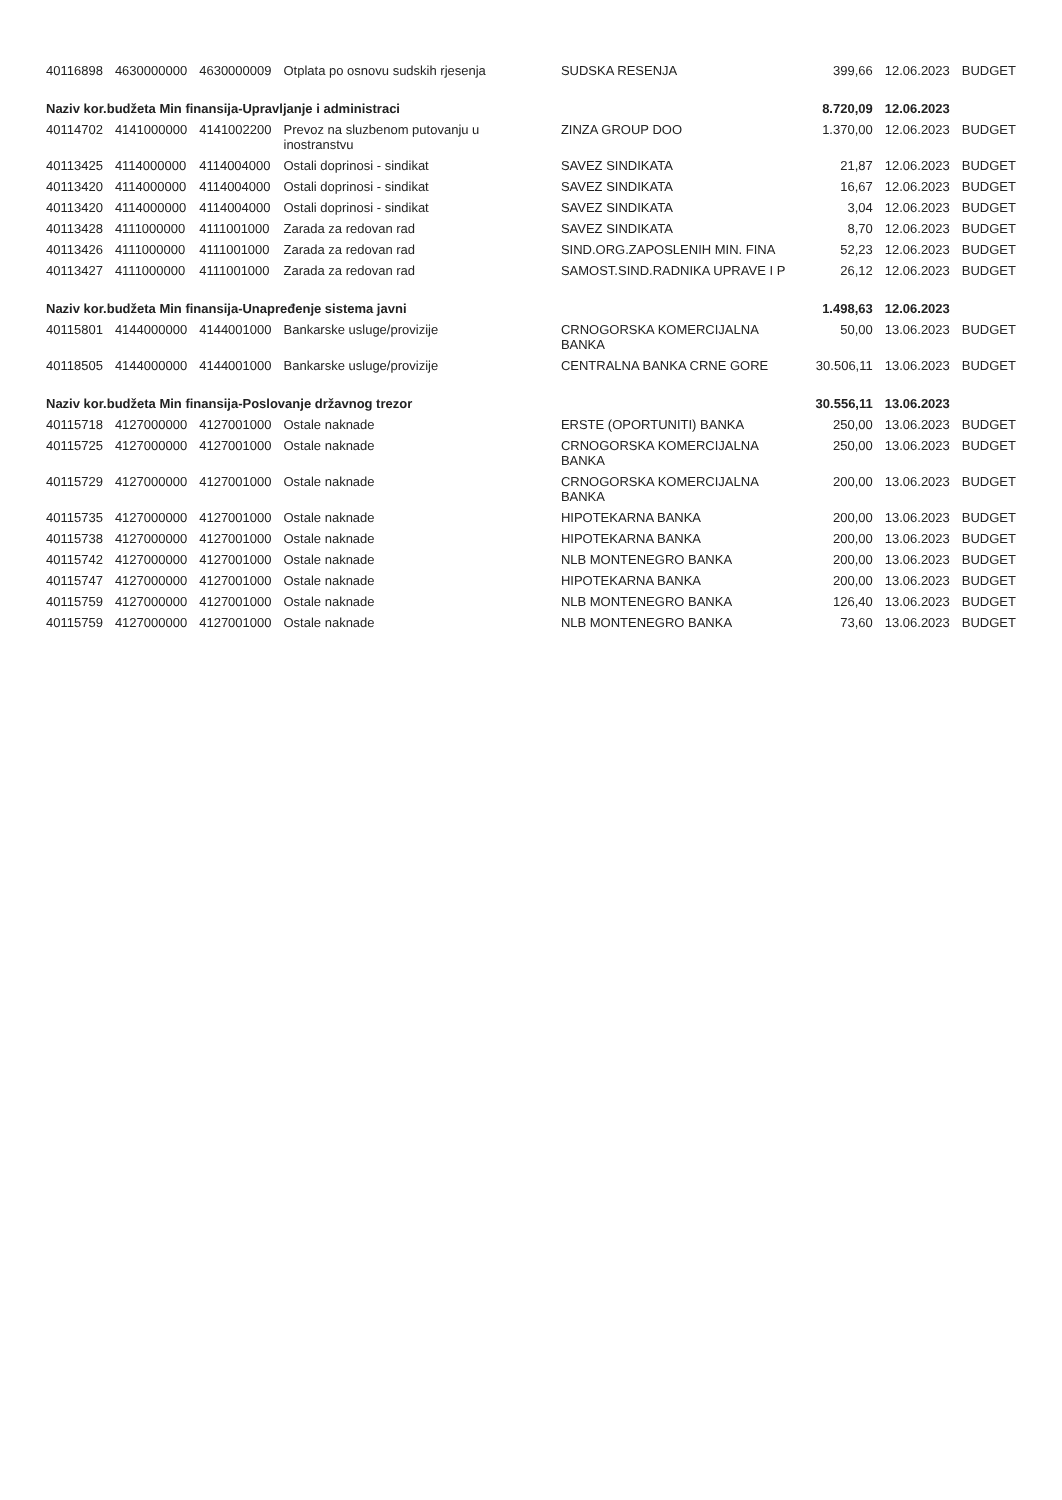| 40116898 | 4630000000 | 4630000009 | Otplata po osnovu sudskih rjesenja | SUDSKA RESENJA | 399,66 | 12.06.2023 | BUDGET |
| Naziv kor.budžeta Min finansija-Upravljanje i administraci | | | | | 8.720,09 | 12.06.2023 | |
| 40114702 | 4141000000 | 4141002200 | Prevoz na sluzbenom putovanju u inostranstvu | ZINZA GROUP DOO | 1.370,00 | 12.06.2023 | BUDGET |
| 40113425 | 4114000000 | 4114004000 | Ostali doprinosi - sindikat | SAVEZ SINDIKATA | 21,87 | 12.06.2023 | BUDGET |
| 40113420 | 4114000000 | 4114004000 | Ostali doprinosi - sindikat | SAVEZ SINDIKATA | 16,67 | 12.06.2023 | BUDGET |
| 40113420 | 4114000000 | 4114004000 | Ostali doprinosi - sindikat | SAVEZ SINDIKATA | 3,04 | 12.06.2023 | BUDGET |
| 40113428 | 4111000000 | 4111001000 | Zarada za redovan rad | SAVEZ SINDIKATA | 8,70 | 12.06.2023 | BUDGET |
| 40113426 | 4111000000 | 4111001000 | Zarada za redovan rad | SIND.ORG.ZAPOSLENIH MIN. FINA | 52,23 | 12.06.2023 | BUDGET |
| 40113427 | 4111000000 | 4111001000 | Zarada za redovan rad | SAMOST.SIND.RADNIKA UPRAVE I P | 26,12 | 12.06.2023 | BUDGET |
| Naziv kor.budžeta Min finansija-Unapređenje sistema javni | | | | | 1.498,63 | 12.06.2023 | |
| 40115801 | 4144000000 | 4144001000 | Bankarske usluge/provizije | CRNOGORSKA KOMERCIJALNA BANKA | 50,00 | 13.06.2023 | BUDGET |
| 40118505 | 4144000000 | 4144001000 | Bankarske usluge/provizije | CENTRALNA BANKA CRNE GORE | 30.506,11 | 13.06.2023 | BUDGET |
| Naziv kor.budžeta Min finansija-Poslovanje državnog trezor | | | | | 30.556,11 | 13.06.2023 | |
| 40115718 | 4127000000 | 4127001000 | Ostale naknade | ERSTE (OPORTUNITI) BANKA | 250,00 | 13.06.2023 | BUDGET |
| 40115725 | 4127000000 | 4127001000 | Ostale naknade | CRNOGORSKA KOMERCIJALNA BANKA | 250,00 | 13.06.2023 | BUDGET |
| 40115729 | 4127000000 | 4127001000 | Ostale naknade | CRNOGORSKA KOMERCIJALNA BANKA | 200,00 | 13.06.2023 | BUDGET |
| 40115735 | 4127000000 | 4127001000 | Ostale naknade | HIPOTEKARNA BANKA | 200,00 | 13.06.2023 | BUDGET |
| 40115738 | 4127000000 | 4127001000 | Ostale naknade | HIPOTEKARNA BANKA | 200,00 | 13.06.2023 | BUDGET |
| 40115742 | 4127000000 | 4127001000 | Ostale naknade | NLB MONTENEGRO BANKA | 200,00 | 13.06.2023 | BUDGET |
| 40115747 | 4127000000 | 4127001000 | Ostale naknade | HIPOTEKARNA BANKA | 200,00 | 13.06.2023 | BUDGET |
| 40115759 | 4127000000 | 4127001000 | Ostale naknade | NLB MONTENEGRO BANKA | 126,40 | 13.06.2023 | BUDGET |
| 40115759 | 4127000000 | 4127001000 | Ostale naknade | NLB MONTENEGRO BANKA | 73,60 | 13.06.2023 | BUDGET |